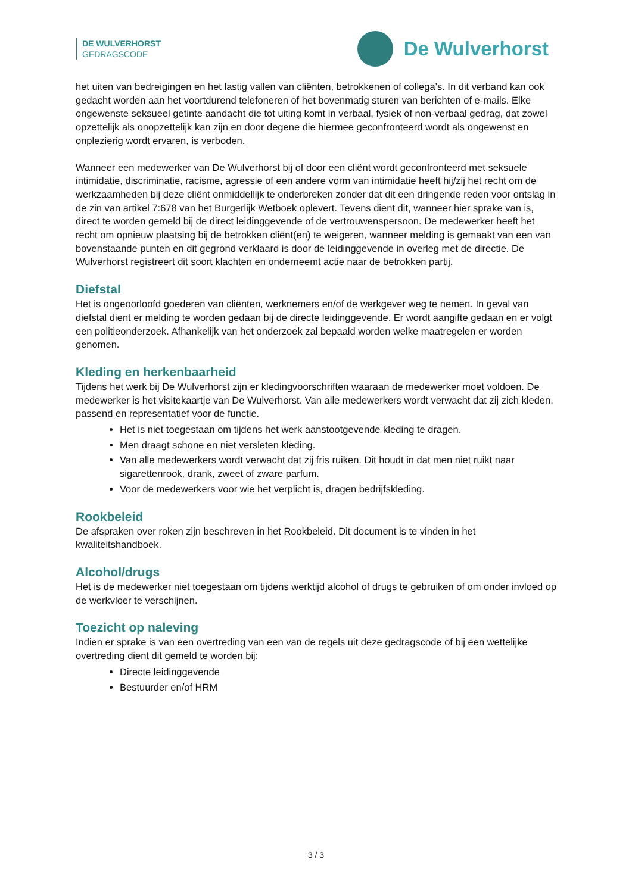DE WULVERHORST
GEDRAGSCODE
De Wulverhorst
het uiten van bedreigingen en het lastig vallen van cliënten, betrokkenen of collega’s. In dit verband kan ook gedacht worden aan het voortdurend telefoneren of het bovenmatig sturen van berichten of e-mails. Elke ongewenste seksueel getinte aandacht die tot uiting komt in verbaal, fysiek of non-verbaal gedrag, dat zowel opzettelijk als onopzettelijk kan zijn en door degene die hiermee geconfronteerd wordt als ongewenst en onplezierig wordt ervaren, is verboden.
Wanneer een medewerker van De Wulverhorst bij of door een cliënt wordt geconfronteerd met seksuele intimidatie, discriminatie, racisme, agressie of een andere vorm van intimidatie heeft hij/zij het recht om de werkzaamheden bij deze cliënt onmiddellijk te onderbreken zonder dat dit een dringende reden voor ontslag in de zin van artikel 7:678 van het Burgerlijk Wetboek oplevert. Tevens dient dit, wanneer hier sprake van is, direct te worden gemeld bij de direct leidinggevende of de vertrouwenspersoon. De medewerker heeft het recht om opnieuw plaatsing bij de betrokken cliënt(en) te weigeren, wanneer melding is gemaakt van een van bovenstaande punten en dit gegrond verklaard is door de leidinggevende in overleg met de directie. De Wulverhorst registreert dit soort klachten en onderneemt actie naar de betrokken partij.
Diefstal
Het is ongeoorloofd goederen van cliënten, werknemers en/of de werkgever weg te nemen. In geval van diefstal dient er melding te worden gedaan bij de directe leidinggevende. Er wordt aangifte gedaan en er volgt een politieonderzoek. Afhankelijk van het onderzoek zal bepaald worden welke maatregelen er worden genomen.
Kleding en herkenbaarheid
Tijdens het werk bij De Wulverhorst zijn er kledingvoorschriften waaraan de medewerker moet voldoen. De medewerker is het visitekaartje van De Wulverhorst. Van alle medewerkers wordt verwacht dat zij zich kleden, passend en representatief voor de functie.
Het is niet toegestaan om tijdens het werk aanstootgevende kleding te dragen.
Men draagt schone en niet versleten kleding.
Van alle medewerkers wordt verwacht dat zij fris ruiken. Dit houdt in dat men niet ruikt naar sigarettenrook, drank, zweet of zware parfum.
Voor de medewerkers voor wie het verplicht is, dragen bedrijfskleding.
Rookbeleid
De afspraken over roken zijn beschreven in het Rookbeleid. Dit document is te vinden in het kwaliteitshandboek.
Alcohol/drugs
Het is de medewerker niet toegestaan om tijdens werktijd alcohol of drugs te gebruiken of om onder invloed op de werkvloer te verschijnen.
Toezicht op naleving
Indien er sprake is van een overtreding van een van de regels uit deze gedragscode of bij een wettelijke overtreding dient dit gemeld te worden bij:
Directe leidinggevende
Bestuurder en/of HRM
3 / 3